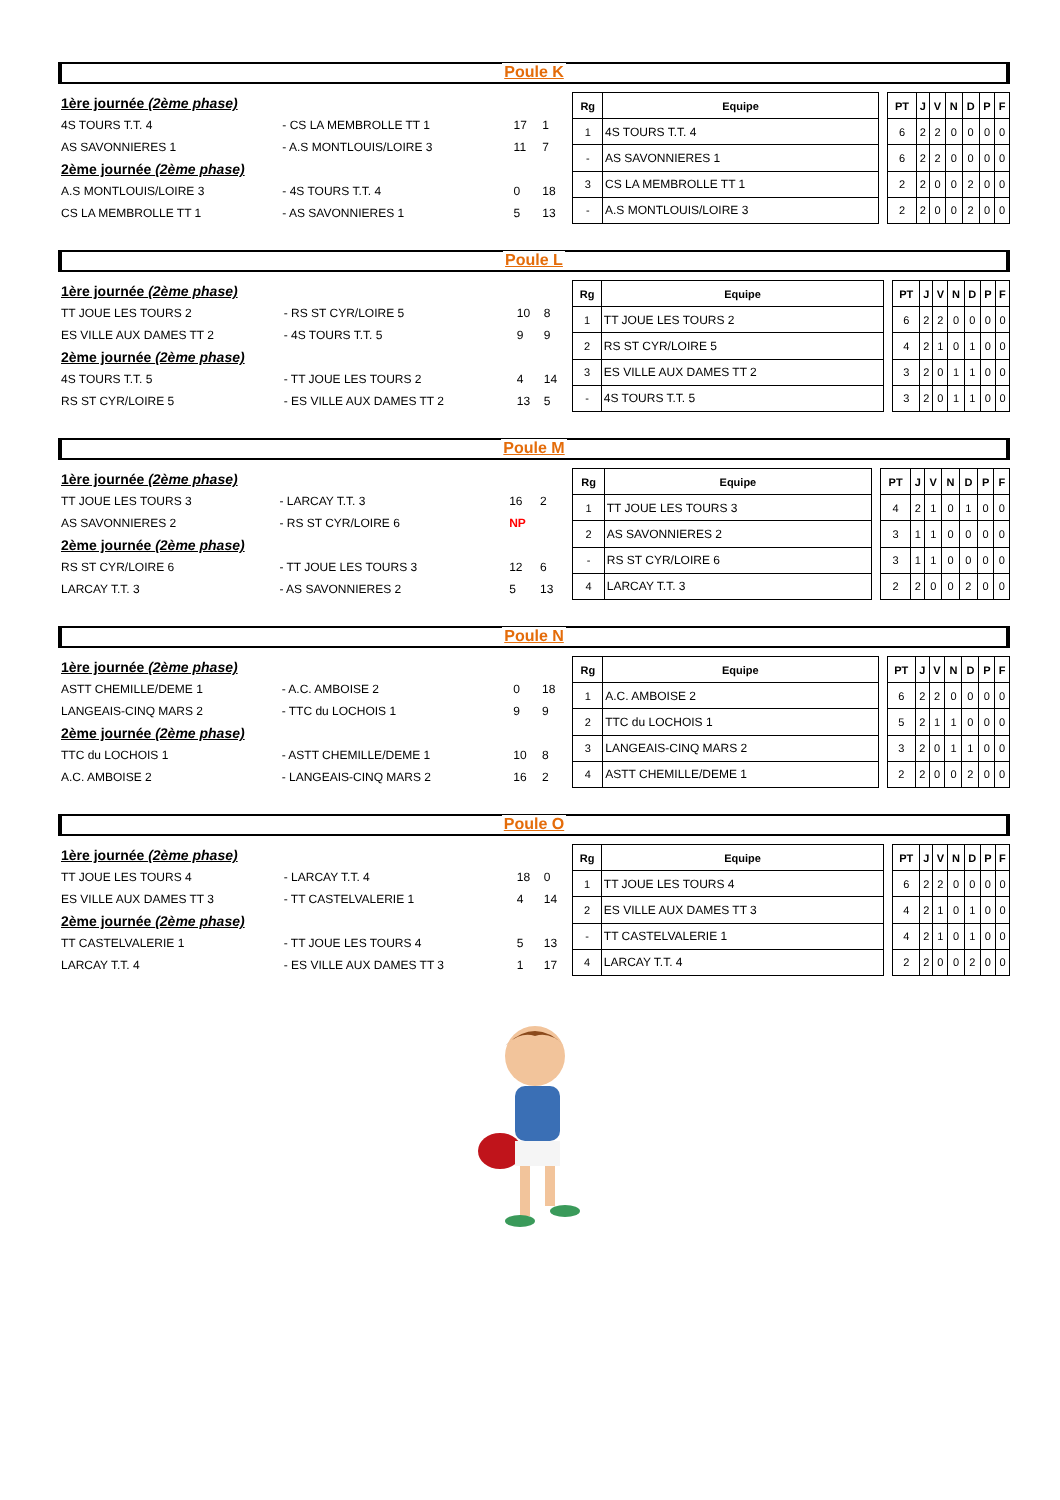Poule K
| 1ère journée (2ème phase) | | | |
| 4S TOURS T.T. 4 | - CS LA MEMBROLLE TT 1 | 17 | 1 |
| AS SAVONNIERES 1 | - A.S MONTLOUIS/LOIRE 3 | 11 | 7 |
| 2ème journée (2ème phase) | | | |
| A.S MONTLOUIS/LOIRE 3 | - 4S TOURS T.T. 4 | 0 | 18 |
| CS LA MEMBROLLE TT 1 | - AS SAVONNIERES 1 | 5 | 13 |
| Rg | Equipe | | PT | J | V | N | D | P | F |
| --- | --- | --- | --- | --- | --- | --- | --- | --- | --- |
| 1 | 4S TOURS T.T. 4 | | 6 | 2 | 2 | 0 | 0 | 0 | 0 |
| - | AS SAVONNIERES 1 | | 6 | 2 | 2 | 0 | 0 | 0 | 0 |
| 3 | CS LA MEMBROLLE TT 1 | | 2 | 2 | 0 | 0 | 2 | 0 | 0 |
| - | A.S MONTLOUIS/LOIRE 3 | | 2 | 2 | 0 | 0 | 2 | 0 | 0 |
Poule L
| 1ère journée (2ème phase) | | | |
| TT JOUE LES TOURS 2 | - RS ST CYR/LOIRE 5 | 10 | 8 |
| ES VILLE AUX DAMES TT 2 | - 4S TOURS T.T. 5 | 9 | 9 |
| 2ème journée (2ème phase) | | | |
| 4S TOURS T.T. 5 | - TT JOUE LES TOURS 2 | 4 | 14 |
| RS ST CYR/LOIRE 5 | - ES VILLE AUX DAMES TT 2 | 13 | 5 |
| Rg | Equipe | | PT | J | V | N | D | P | F |
| --- | --- | --- | --- | --- | --- | --- | --- | --- | --- |
| 1 | TT JOUE LES TOURS 2 | | 6 | 2 | 2 | 0 | 0 | 0 | 0 |
| 2 | RS ST CYR/LOIRE 5 | | 4 | 2 | 1 | 0 | 1 | 0 | 0 |
| 3 | ES VILLE AUX DAMES TT 2 | | 3 | 2 | 0 | 1 | 1 | 0 | 0 |
| - | 4S TOURS T.T. 5 | | 3 | 2 | 0 | 1 | 1 | 0 | 0 |
Poule M
| 1ère journée (2ème phase) | | | |
| TT JOUE LES TOURS 3 | - LARCAY T.T. 3 | 16 | 2 |
| AS SAVONNIERES 2 | - RS ST CYR/LOIRE 6 | NP | |
| 2ème journée (2ème phase) | | | |
| RS ST CYR/LOIRE 6 | - TT JOUE LES TOURS 3 | 12 | 6 |
| LARCAY T.T. 3 | - AS SAVONNIERES 2 | 5 | 13 |
| Rg | Equipe | | PT | J | V | N | D | P | F |
| --- | --- | --- | --- | --- | --- | --- | --- | --- | --- |
| 1 | TT JOUE LES TOURS 3 | | 4 | 2 | 1 | 0 | 1 | 0 | 0 |
| 2 | AS SAVONNIERES 2 | | 3 | 1 | 1 | 0 | 0 | 0 | 0 |
| - | RS ST CYR/LOIRE 6 | | 3 | 1 | 1 | 0 | 0 | 0 | 0 |
| 4 | LARCAY T.T. 3 | | 2 | 2 | 0 | 0 | 2 | 0 | 0 |
Poule N
| 1ère journée (2ème phase) | | | |
| ASTT CHEMILLE/DEME 1 | - A.C. AMBOISE 2 | 0 | 18 |
| LANGEAIS-CINQ MARS 2 | - TTC du LOCHOIS 1 | 9 | 9 |
| 2ème journée (2ème phase) | | | |
| TTC du LOCHOIS 1 | - ASTT CHEMILLE/DEME 1 | 10 | 8 |
| A.C. AMBOISE 2 | - LANGEAIS-CINQ MARS 2 | 16 | 2 |
| Rg | Equipe | | PT | J | V | N | D | P | F |
| --- | --- | --- | --- | --- | --- | --- | --- | --- | --- |
| 1 | A.C. AMBOISE 2 | | 6 | 2 | 2 | 0 | 0 | 0 | 0 |
| 2 | TTC du LOCHOIS 1 | | 5 | 2 | 1 | 1 | 0 | 0 | 0 |
| 3 | LANGEAIS-CINQ MARS 2 | | 3 | 2 | 0 | 1 | 1 | 0 | 0 |
| 4 | ASTT CHEMILLE/DEME 1 | | 2 | 2 | 0 | 0 | 2 | 0 | 0 |
Poule O
| 1ère journée (2ème phase) | | | |
| TT JOUE LES TOURS 4 | - LARCAY T.T. 4 | 18 | 0 |
| ES VILLE AUX DAMES TT 3 | - TT CASTELVALERIE 1 | 4 | 14 |
| 2ème journée (2ème phase) | | | |
| TT CASTELVALERIE 1 | - TT JOUE LES TOURS 4 | 5 | 13 |
| LARCAY T.T. 4 | - ES VILLE AUX DAMES TT 3 | 1 | 17 |
| Rg | Equipe | | PT | J | V | N | D | P | F |
| --- | --- | --- | --- | --- | --- | --- | --- | --- | --- |
| 1 | TT JOUE LES TOURS 4 | | 6 | 2 | 2 | 0 | 0 | 0 | 0 |
| 2 | ES VILLE AUX DAMES TT 3 | | 4 | 2 | 1 | 0 | 1 | 0 | 0 |
| - | TT CASTELVALERIE 1 | | 4 | 2 | 1 | 0 | 1 | 0 | 0 |
| 4 | LARCAY T.T. 4 | | 2 | 2 | 0 | 0 | 2 | 0 | 0 |